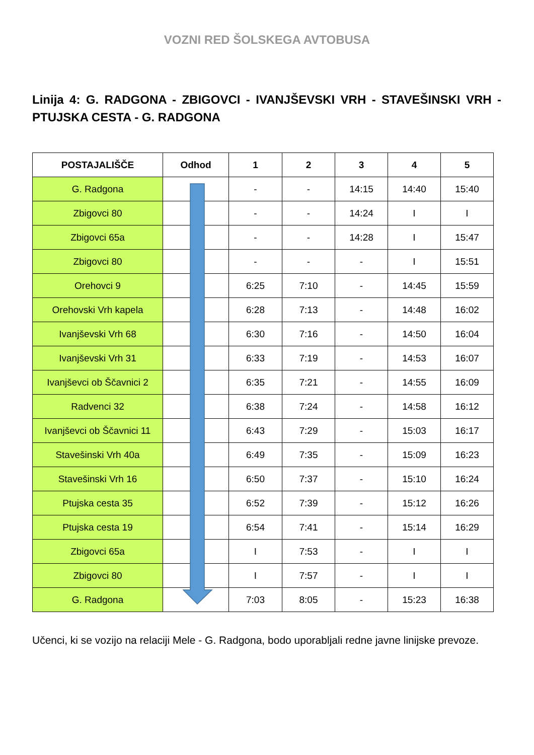VOZNI RED ŠOLSKEGA AVTOBUSA
Linija 4: G. RADGONA - ZBIGOVCI - IVANJŠEVSKI VRH - STAVEŠINSKI VRH - PTUJSKA CESTA - G. RADGONA
| POSTAJALIŠČE | Odhod | 1 | 2 | 3 | 4 | 5 |
| --- | --- | --- | --- | --- | --- | --- |
| G. Radgona | | - | - | 14:15 | 14:40 | 15:40 |
| Zbigovci 80 | | - | - | 14:24 | I | I |
| Zbigovci 65a | | - | - | 14:28 | I | 15:47 |
| Zbigovci 80 | | - | - | - | I | 15:51 |
| Orehovci 9 | | 6:25 | 7:10 | - | 14:45 | 15:59 |
| Orehovski Vrh kapela | | 6:28 | 7:13 | - | 14:48 | 16:02 |
| Ivanjševski Vrh 68 | | 6:30 | 7:16 | - | 14:50 | 16:04 |
| Ivanjševski Vrh 31 | | 6:33 | 7:19 | - | 14:53 | 16:07 |
| Ivanjševci ob Ščavnici 2 | | 6:35 | 7:21 | - | 14:55 | 16:09 |
| Radvenci 32 | | 6:38 | 7:24 | - | 14:58 | 16:12 |
| Ivanjševci ob Ščavnici 11 | | 6:43 | 7:29 | - | 15:03 | 16:17 |
| Stavešinski Vrh 40a | | 6:49 | 7:35 | - | 15:09 | 16:23 |
| Stavešinski Vrh 16 | | 6:50 | 7:37 | - | 15:10 | 16:24 |
| Ptujska cesta 35 | | 6:52 | 7:39 | - | 15:12 | 16:26 |
| Ptujska cesta 19 | | 6:54 | 7:41 | - | 15:14 | 16:29 |
| Zbigovci 65a | | I | 7:53 | - | I | I |
| Zbigovci 80 | | I | 7:57 | - | I | I |
| G. Radgona | | 7:03 | 8:05 | - | 15:23 | 16:38 |
Učenci, ki se vozijo na relaciji Mele - G. Radgona, bodo uporabljali redne javne linijske prevoze.